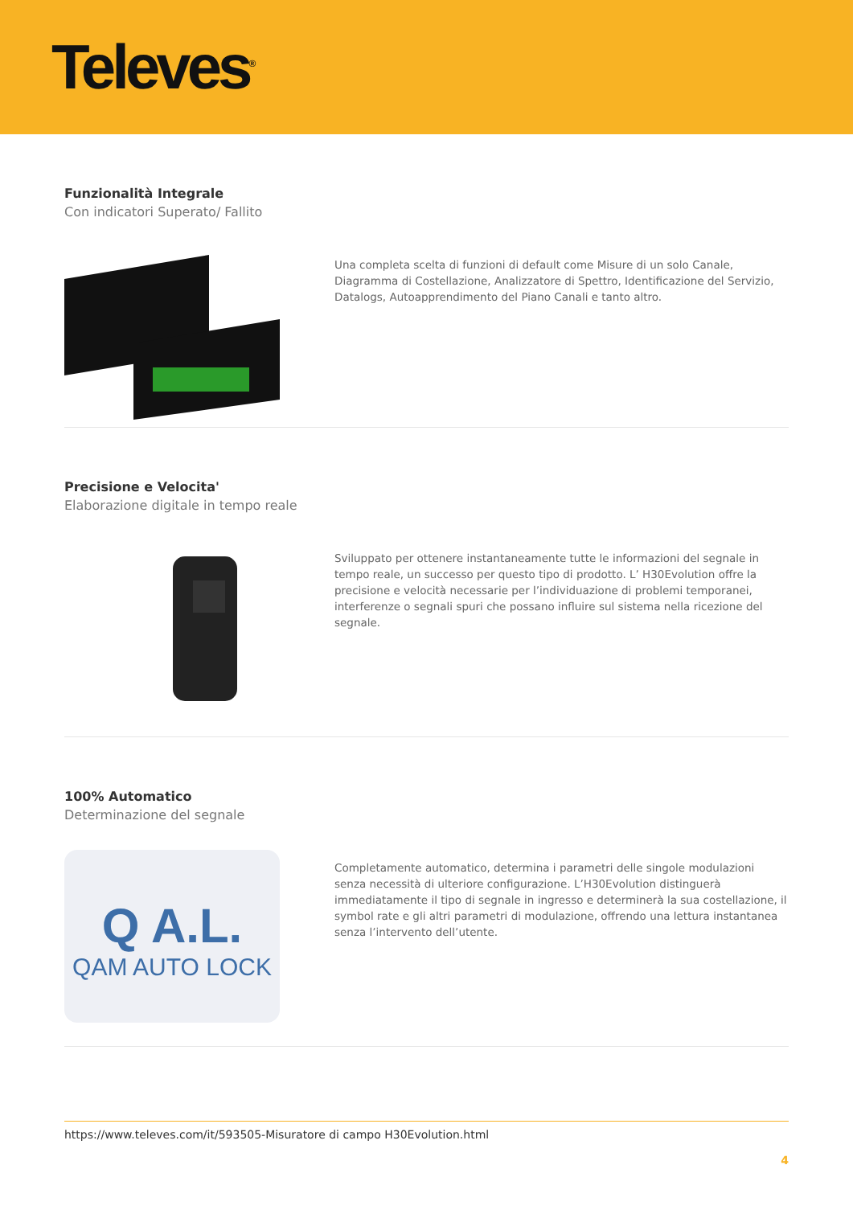Televes<sup>®</sup>
Funzionalità Integrale
Con indicatori Superato/ Fallito
Una completa scelta di funzioni di default come Misure di un solo Canale, Diagramma di Costellazione, Analizzatore di Spettro, Identificazione del Servizio, Datalogs, Autoapprendimento del Piano Canali e tanto altro.
Precisione e Velocita'
Elaborazione digitale in tempo reale
Sviluppato per ottenere instantaneamente tutte le informazioni del segnale in tempo reale, un successo per questo tipo di prodotto. L’ H30Evolution offre la precisione e velocità necessarie per l’individuazione di problemi temporanei, interferenze o segnali spuri che possano influire sul sistema nella ricezione del segnale.
100% Automatico
Determinazione del segnale
Q A.L.
QAM AUTO LOCK
Completamente automatico, determina i parametri delle singole modulazioni senza necessità di ulteriore configurazione. L’H30Evolution distinguerà immediatamente il tipo di segnale in ingresso e determinerà la sua costellazione, il symbol rate e gli altri parametri di modulazione, offrendo una lettura instantanea senza l’intervento dell’utente.
https://www.televes.com/it/593505-Misuratore di campo H30Evolution.html
4